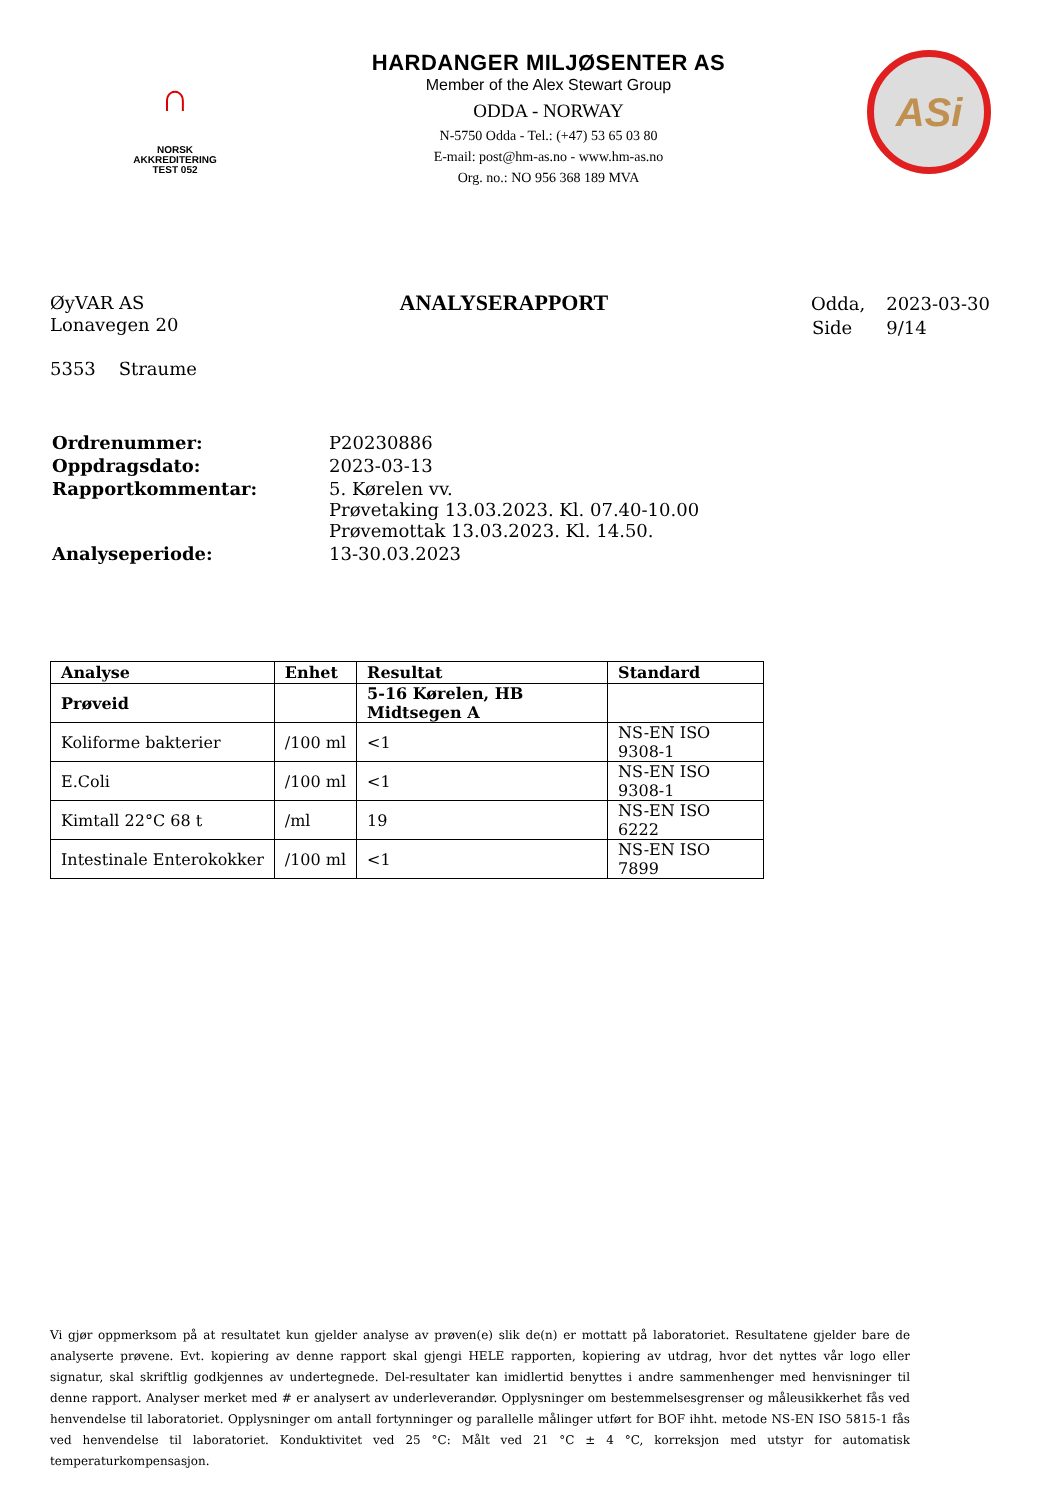∩
NORSK
AKKREDITERING
TEST 052
HARDANGER MILJØSENTER AS
Member of the Alex Stewart Group
ODDA - NORWAY
N-5750 Odda - Tel.: (+47) 53 65 03 80
E-mail: post@hm-as.no - www.hm-as.no
Org. no.: NO 956 368 189 MVA
ASi
ØyVAR AS
Lonavegen 20
5353 Straume
ANALYSERAPPORT
| Odda, | 2023-03-30 |
| Side | 9/14 |
| Ordrenummer: | P20230886 |
| Oppdragsdato: | 2023-03-13 |
| Rapportkommentar: | 5. Kørelen vv. Prøvetaking 13.03.2023. Kl. 07.40-10.00 Prøvemottak 13.03.2023. Kl. 14.50. |
| Analyseperiode: | 13-30.03.2023 |
| Analyse | Enhet | Resultat | Standard |
| --- | --- | --- | --- |
| Prøveid | | 5-16 Kørelen, HB Midtsegen A | |
| Koliforme bakterier | /100 ml | <1 | NS-EN ISO 9308-1 |
| E.Coli | /100 ml | <1 | NS-EN ISO 9308-1 |
| Kimtall 22°C 68 t | /ml | 19 | NS-EN ISO 6222 |
| Intestinale Enterokokker | /100 ml | <1 | NS-EN ISO 7899 |
Vi gjør oppmerksom på at resultatet kun gjelder analyse av prøven(e) slik de(n) er mottatt på laboratoriet. Resultatene gjelder bare de analyserte prøvene. Evt. kopiering av denne rapport skal gjengi HELE rapporten, kopiering av utdrag, hvor det nyttes vår logo eller signatur, skal skriftlig godkjennes av undertegnede. Del-resultater kan imidlertid benyttes i andre sammenhenger med henvisninger til denne rapport. Analyser merket med # er analysert av underleverandør. Opplysninger om bestemmelsesgrenser og måleusikkerhet fås ved henvendelse til laboratoriet. Opplysninger om antall fortynninger og parallelle målinger utført for BOF ihht. metode NS-EN ISO 5815-1 fås ved henvendelse til laboratoriet. Konduktivitet ved 25 °C: Målt ved 21 °C ± 4 °C, korreksjon med utstyr for automatisk temperaturkompensasjon.